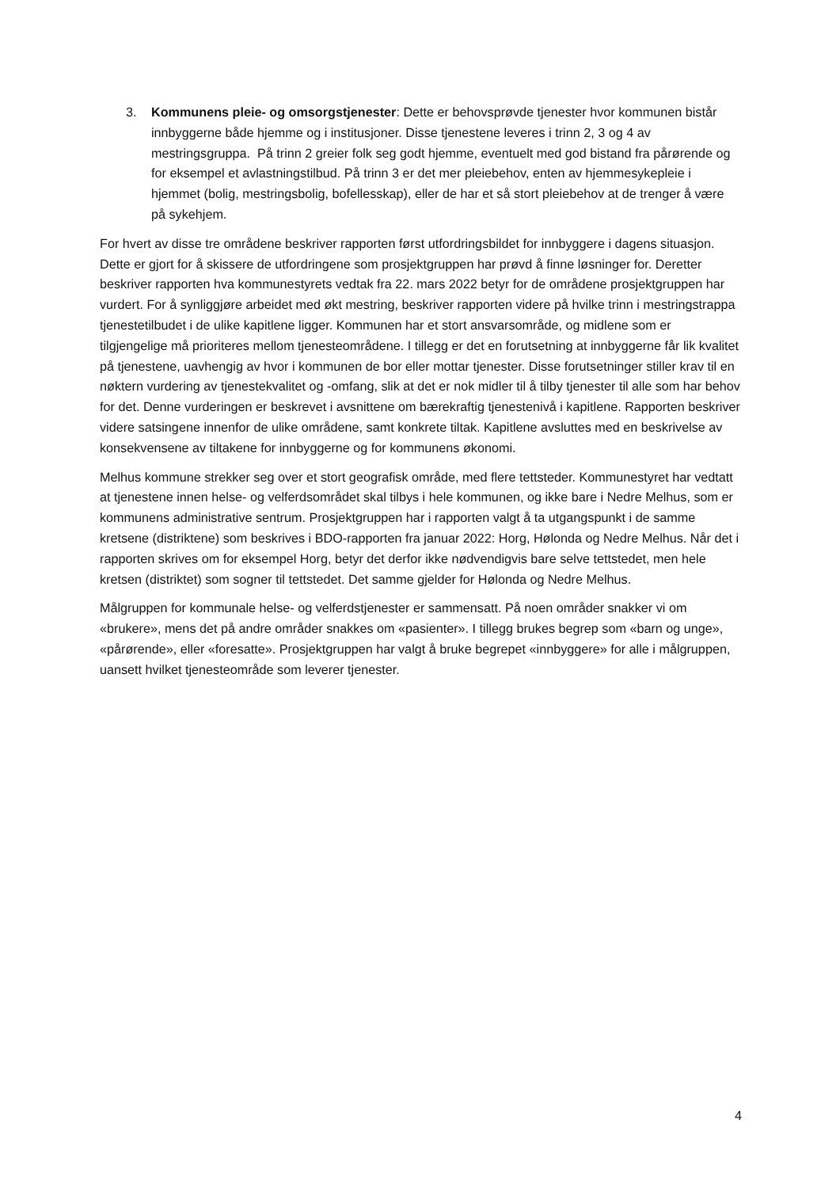3. Kommunens pleie- og omsorgstjenester: Dette er behovsprøvde tjenester hvor kommunen bistår innbyggerne både hjemme og i institusjoner. Disse tjenestene leveres i trinn 2, 3 og 4 av mestringsgruppa. På trinn 2 greier folk seg godt hjemme, eventuelt med god bistand fra pårørende og for eksempel et avlastningstilbud. På trinn 3 er det mer pleiebehov, enten av hjemmesykepleie i hjemmet (bolig, mestringsbolig, bofellesskap), eller de har et så stort pleiebehov at de trenger å være på sykehjem.
For hvert av disse tre områdene beskriver rapporten først utfordringsbildet for innbyggere i dagens situasjon. Dette er gjort for å skissere de utfordringene som prosjektgruppen har prøvd å finne løsninger for. Deretter beskriver rapporten hva kommunestyrets vedtak fra 22. mars 2022 betyr for de områdene prosjektgruppen har vurdert. For å synliggjøre arbeidet med økt mestring, beskriver rapporten videre på hvilke trinn i mestringstrappa tjenestetilbudet i de ulike kapitlene ligger. Kommunen har et stort ansvarsområde, og midlene som er tilgjengelige må prioriteres mellom tjenesteområdene. I tillegg er det en forutsetning at innbyggerne får lik kvalitet på tjenestene, uavhengig av hvor i kommunen de bor eller mottar tjenester. Disse forutsetninger stiller krav til en nøktern vurdering av tjenestekvalitet og -omfang, slik at det er nok midler til å tilby tjenester til alle som har behov for det. Denne vurderingen er beskrevet i avsnittene om bærekraftig tjenestenivå i kapitlene. Rapporten beskriver videre satsingene innenfor de ulike områdene, samt konkrete tiltak. Kapitlene avsluttes med en beskrivelse av konsekvensene av tiltakene for innbyggerne og for kommunens økonomi.
Melhus kommune strekker seg over et stort geografisk område, med flere tettsteder. Kommunestyret har vedtatt at tjenestene innen helse- og velferdsområdet skal tilbys i hele kommunen, og ikke bare i Nedre Melhus, som er kommunens administrative sentrum. Prosjektgruppen har i rapporten valgt å ta utgangspunkt i de samme kretsene (distriktene) som beskrives i BDO-rapporten fra januar 2022: Horg, Hølonda og Nedre Melhus. Når det i rapporten skrives om for eksempel Horg, betyr det derfor ikke nødvendigvis bare selve tettstedet, men hele kretsen (distriktet) som sogner til tettstedet. Det samme gjelder for Hølonda og Nedre Melhus.
Målgruppen for kommunale helse- og velferdstjenester er sammensatt. På noen områder snakker vi om «brukere», mens det på andre områder snakkes om «pasienter». I tillegg brukes begrep som «barn og unge», «pårørende», eller «foresatte». Prosjektgruppen har valgt å bruke begrepet «innbyggere» for alle i målgruppen, uansett hvilket tjenesteområde som leverer tjenester.
4